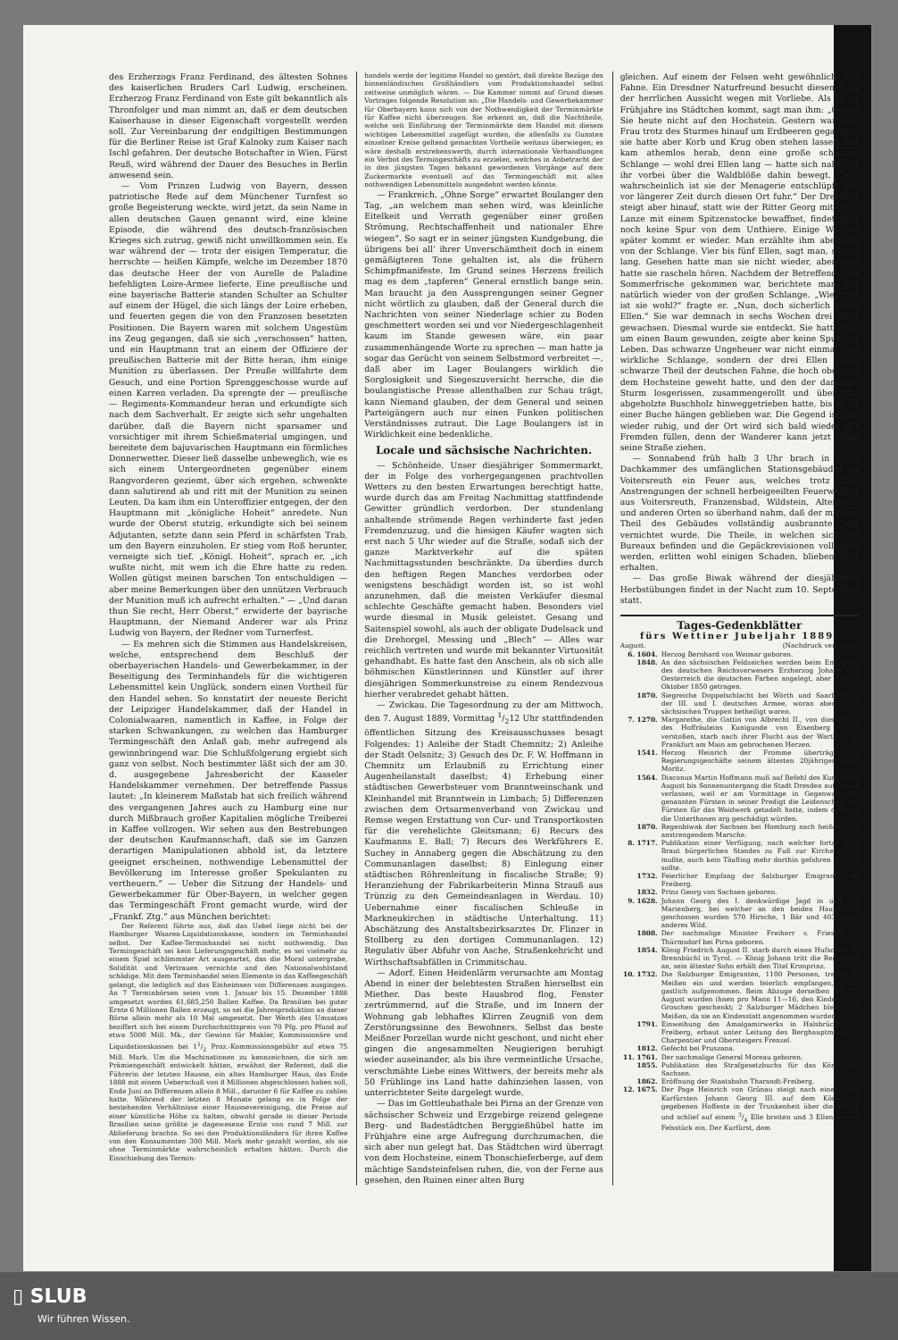des Erzherzogs Franz Ferdinand, des ältesten Sohnes des kaiserlichen Bruders Carl Ludwig, erscheinen. Erzherzog Franz Ferdinand von Este gilt bekanntlich als Thronfolger und man nimmt an, daß er dem deutschen Kaiserhause in dieser Eigenschaft vorgestellt werden soll. Zur Vereinbarung der endgiltigen Bestimmungen für die Berliner Reise ist Graf Kalnoky zum Kaiser nach Ischl gefahren. Der deutsche Botschafter in Wien, Fürst Reuß, wird während der Dauer des Besuches in Berlin anwesend sein.
— Vom Prinzen Ludwig von Bayern, dessen patriotische Rede auf dem Münchener Turnfest so große Begeisterung weckte, wird jetzt, da sein Name in allen deutschen Gauen genannt wird, eine kleine Episode, die während des deutsch-französischen Krieges sich zutrug, gewiß nicht unwillkommen sein. Es war während der — trotz der eisigen Temperatur, die herrschte — heißen Kämpfe, welche im Dezember 1870 das deutsche Heer der von Aurelle de Paladine befehligten Loire-Armee lieferte. Eine preußische und eine bayerische Batterie standen Schulter an Schulter auf einem der Hügel, die sich längs der Loire erheben, und feuerten gegen die von den Franzosen besetzten Positionen. Die Bayern waren mit solchem Ungestüm ins Zeug gegangen, daß sie sich „verschossen“ hatten, und ein Hauptmann trat an einem der Offiziere der preußischen Batterie mit der Bitte heran, ihm einige Munition zu überlassen. Der Preuße willfahrte dem Gesuch, und eine Portion Sprenggeschosse wurde auf einen Karren verladen. Da sprengte der — preußische — Regiments-Kommandeur heran und erkundigte sich nach dem Sachverhalt. Er zeigte sich sehr ungehalten darüber, daß die Bayern nicht sparsamer und vorsichtiger mit ihrem Schießmaterial umgingen, und bereitete dem bajuvarischen Hauptmann ein förmliches Donnerwetter. Dieser ließ dasselbe unbeweglich, wie es sich einem Untergeordneten gegenüber einem Rangvorderen geziemt, über sich ergehen, schwenkte dann salutirend ab und ritt mit der Munition zu seinen Leuten. Da kam ihm ein Unteroffizier entgegen, der den Hauptmann mit „königliche Hoheit“ anredete. Nun wurde der Oberst stutzig, erkundigte sich bei seinem Adjutanten, setzte dann sein Pferd in schärfsten Trab, um den Bayern einzuholen. Er stieg vom Roß herunter, verneigte sich tief. „Königl. Hoheit“, sprach er, „ich wußte nicht, mit wem ich die Ehre hatte zu reden. Wollen gütigst meinen barschen Ton entschuldigen — aber meine Bemerkungen über den unnützen Verbrauch der Munition muß ich aufrecht erhalten.“ — „Und daran thun Sie recht, Herr Oberst,“ erwiderte der bayrische Hauptmann, der Niemand Anderer war als Prinz Ludwig von Bayern, der Redner vom Turnerfest.
— Es mehren sich die Stimmen aus Handelskreisen, welche, entsprechend dem Beschluß der oberbayerischen Handels- und Gewerbekammer, in der Beseitigung des Terminhandels für die wichtigeren Lebensmittel kein Unglück, sondern einen Vortheil für den Handel sehen. So konstatirt der neueste Bericht der Leipziger Handelskammer, daß der Handel in Colonialwaaren, namentlich in Kaffee, in Folge der starken Schwankungen, zu welchen das Hamburger Termingeschäft den Anlaß gab, mehr aufregend als gewinnbringend war. Die Schlußfolgerung ergiebt sich ganz von selbst. Noch bestimmter läßt sich der am 30. d. ausgegebene Jahresbericht der Kasseler Handelskammer vernehmen. Der betreffende Passus lautet: „In kleinerem Maßstab hat sich freilich während des vergangenen Jahres auch zu Hamburg eine nur durch Mißbrauch großer Kapitalien mögliche Treiberei in Kaffee vollzogen. Wir sehen aus den Bestrebungen der deutschen Kaufmannschaft, daß sie im Ganzen derartigen Manipulationen abhold ist, da letztere geeignet erscheinen, nothwendige Lebensmittel der Bevölkerung im Interesse großer Spekulanten zu vertheuern.“ — Ueber die Sitzung der Handels- und Gewerbekammer für Ober-Bayern, in welcher gegen das Termingeschäft Front gemacht wurde, wird der „Frankf. Ztg.“ aus München berichtet:
Der Referent führte aus, daß das Uebel liege nicht bei der Hamburger Waaren-Liquidationskasse, sondern im Terminhandel selbst. Der Kaffee-Terminhandel sei nicht nothwendig. Das Termingeschäft sei kein Lieferungsgeschäft mehr, es sei vielmehr zu einem Spiel schlimmster Art ausgeartet, das die Moral untergrabe, Solidität und Vertrauen vernichte und den Nationalwohlstand schädige. Mit dem Terminhandel seien Elemente in das Kaffeegeschäft gelangt, die lediglich auf das Einheimsen von Differenzen ausgingen. An 7 Terminbörsen seien vom 1. Januar bis 15. Dezember 1888 umgesetzt worden 61,685,250 Ballen Kaffee. Da Brasilien bei guter Ernte 6 Millionen Ballen erzeugt, so sei die Jahresproduktion an dieser Börse allein mehr als 10 Mal umgesetzt. Der Werth des Umsatzes beziffert sich bei einem Durchschnittspreis von 70 Pfg. pro Pfund auf etwa 5000 Mill. Mk., der Gewinn für Makler, Kommissionäre und Liquidationskassen bei 11/2 Proz.-Kommissionsgebühr auf etwa 75 Mill. Mark. Um die Machinationen zu kennzeichnen, die sich am Prämiengeschäft entwickelt hätten, erwähnt der Referent, daß die Führerin der letzten Hausse, ein altes Hamburger Haus, das Ende 1888 mit einem Ueberschuß von 8 Millionen abgeschlossen haben soll, Ende Juni an Differenzen allein 8 Mill., darunter 6 für Kaffee zu zahlen hatte. Während der letzten 8 Monate gelang es in Folge der bestehenden Verhältnisse einer Haussevereinigung, die Preise auf einer künstliche Höhe zu halten, obwohl gerade in dieser Periode Brasilien seine größte je dagewesene Ernte von rund 7 Mill. zur Ablieferung brachte. So sei den Produktionsländern für ihren Kaffee von den Konsumenten 300 Mill. Mark mehr gezahlt worden, als sie ohne Terminmärkte wahrscheinlich erhalten hätten. Durch die Einschiebung des Termin-
handels werde der legitime Handel so gestört, daß direkte Bezüge des binnenländischen Großhändlers vom Produktionshandel selbst zeitweise unmöglich wären. — Die Kammer nimmt auf Grund dieses Vortrages folgende Resolution an: „Die Handels- und Gewerbekammer für Oberbayern kann sich von der Nothwendigkeit der Terminmärkte für Kaffee nicht überzeugen. Sie erkennt an, daß die Nachtheile, welche seit Einführung der Terminmärkte dem Handel mit diesem wichtigen Lebensmittel zugefügt wurden, die allenfalls zu Gunsten einzelner Kreise geltend gemachten Vortheile weitaus überwiegen; es wäre deshalb erstrebenswerth, durch internationale Verhandlungen ein Verbot des Termingeschäfts zu erzielen, welches in Anbetracht der in den jüngsten Tagen bekannt gewordenen Vorgänge auf dem Zuckermarkte eventuell auf das Termingeschäft mit allen nothwendigen Lebensmitteln ausgedehnt werden könnte.
— Frankreich. „Ohne Sorge“ erwartet Boulanger den Tag, „an welchem man sehen wird, was kleinliche Eitelkeit und Verrath gegenüber einer großen Strömung, Rechtschaffenheit und nationaler Ehre wiegen“. So sagt er in seiner jüngsten Kundgebung, die übrigens bei all’ ihrer Unverschämtheit doch in einem gemäßigteren Tone gehalten ist, als die frühern Schimpfmanifeste. Im Grund seines Herzens freilich mag es dem „tapferen“ General ernstlich bange sein. Man braucht ja den Aussprengungen seiner Gegner nicht wörtlich zu glauben, daß der General durch die Nachrichten von seiner Niederlage schier zu Boden geschmettert worden sei und vor Niedergeschlagenheit kaum im Stande gewesen wäre, ein paar zusammenhängende Worte zu sprechen — man hatte ja sogar das Gerücht von seinem Selbstmord verbreitet —, daß aber im Lager Boulangers wirklich die Sorglosigkeit und Siegeszuversicht herrsche, die die boulangistische Presse allenthalben zur Schau trägt, kann Niemand glauben, der dem General und seinen Parteigängern auch nur einen Funken politischen Verständnisses zutraut. Die Lage Boulangers ist in Wirklichkeit eine bedenkliche.
Locale und sächsische Nachrichten.
— Schönheide. Unser diesjähriger Sommermarkt, der in Folge des vorhergegangenen prachtvollen Wetters zu den besten Erwartungen berechtigt hatte, wurde durch das am Freitag Nachmittag stattfindende Gewitter gründlich verdorben. Der stundenlang anhaltende strömende Regen verhinderte fast jeden Fremdenzuzug, und die hiesigen Käufer wagten sich erst nach 5 Uhr wieder auf die Straße, sodaß sich der ganze Marktverkehr auf die späten Nachmittagsstunden beschränkte. Da überdies durch den heftigen Regen Manches verdorben oder wenigstens beschädigt worden ist, so ist wohl anzunehmen, daß die meisten Verkäufer diesmal schlechte Geschäfte gemacht haben. Besonders viel wurde diesmal in Musik geleistet. Gesang und Saitenspiel sowohl, als auch der obligate Dudelsack und die Drehorgel, Messing und „Blech“ — Alles war reichlich vertreten und wurde mit bekannter Virtuosität gehandhabt. Es hatte fast den Anschein, als ob sich alle böhmischen Künstlerinnen und Künstler auf ihrer diesjährigen Sommerkunstreise zu einem Rendezvous hierher verabredet gehabt hätten.
— Zwickau. Die Tagesordnung zu der am Mittwoch, den 7. August 1889, Vormittag 1/212 Uhr stattfindenden öffentlichen Sitzung des Kreisausschusses besagt Folgendes: 1) Anleihe der Stadt Chemnitz; 2) Anleihe der Stadt Oelsnitz; 3) Gesuch des Dr. F. W. Hoffmann in Chemnitz um Erlaubniß zu Errichtung einer Augenheilanstalt daselbst; 4) Erhebung einer städtischen Gewerbsteuer vom Branntweinschank und Kleinhandel mit Branntwein in Limbach; 5) Differenzen zwischen dem Ortsarmenverband von Zwickau und Remse wegen Erstattung von Cur- und Transportkosten für die verehelichte Gleitsmann; 6) Recurs des Kaufmanns E. Ball; 7) Recurs des Werkführers E. Suchey in Annaberg gegen die Abschätzung zu den Communanlagen daselbst; 8) Einlegung einer städtischen Röhrenleitung in fiscalische Straße; 9) Heranziehung der Fabrikarbeiterin Minna Strauß aus Trünzig zu den Gemeindeanlagen in Werdau. 10) Uebernahme einer fiscalischen Schleuße in Markneukirchen in städtische Unterhaltung. 11) Abschätzung des Anstaltsbezirksarztes Dr. Flinzer in Stollberg zu den dortigen Communanlagen. 12) Regulativ über Abfuhr von Asche, Straßenkehricht und Wirthschaftsabfällen in Crimmitschau.
— Adorf. Einen Heidenlärm verursachte am Montag Abend in einer der belebtesten Straßen hierselbst ein Miether. Das beste Hausbrod flog, Fenster zertrümmernd, auf die Straße, und im Innern der Wohnung gab lebhaftes Klirren Zeugniß von dem Zerstörungssinne des Bewohners. Selbst das beste Meißner Porzellan wurde nicht geschont, und nicht eher gingen die angesammelten Neugierigen beruhigt wieder auseinander, als bis ihre vermeintliche Ursache, verschmähte Liebe eines Wittwers, der bereits mehr als 50 Frühlinge ins Land hatte dahinziehen lassen, von unterrichteter Seite dargelegt wurde.
— Das im Gottleubathale bei Pirna an der Grenze von sächsischer Schweiz und Erzgebirge reizend gelegene Berg- und Badestädtchen Berggießhübel hatte im Frühjahre eine arge Aufregung durchzumachen, die sich aber nun gelegt hat. Das Städtchen wird überragt von dem Hochsteine, einem Thonschieferberge, auf dem mächtige Sandsteinfelsen ruhen, die, von der Ferne aus gesehen, den Ruinen einer alten Burg
gleichen. Auf einem der Felsen weht gewöhnlich eine Fahne. Ein Dresdner Naturfreund besucht diesen Berg der herrlichen Aussicht wegen mit Vorliebe. Als er im Frühjahre ins Städtchen kommt, sagt man ihm: „Gehen Sie heute nicht auf den Hochstein. Gestern war eine Frau trotz des Sturmes hinauf um Erdbeeren gegangen; sie hatte aber Korb und Krug oben stehen lassen und kam athemlos herab, denn eine große schwarze Schlange — wohl drei Ellen lang — hatte sich nahe vor ihr vorbei über die Waldblöße dahin bewegt. Ganz wahrscheinlich ist sie der Menagerie entschlüpft, die vor längerer Zeit durch diesen Ort fuhr.“ Der Dresdner steigt aber hinauf, statt wie der Ritter Georg mit einer Lanze mit einem Spitzenstocke bewaffnet, findet aber noch keine Spur von dem Unthiere. Einige Wochen später kommt er wieder. Man erzählte ihm abermals von der Schlange. Vier bis fünf Ellen, sagt man, sei sie lang. Gesehen hatte man sie nicht wieder, aber man hatte sie rascheln hören. Nachdem der Betreffende zur Sommerfrische gekommen war, berichtete man ihm natürlich wieder von der großen Schlange. „Wie groß ist sie wohl?“ fragte er. „Nun, doch sicherlich sechs Ellen.“ Sie war demnach in sechs Wochen drei Ellen gewachsen. Diesmal wurde sie entdeckt. Sie hatte sich um einen Baum gewunden, zeigte aber keine Spur von Leben. Das schwarze Ungeheuer war nicht einmal eine wirkliche Schlange, sondern der drei Ellen lange schwarze Theil der deutschen Fahne, die hoch oben auf dem Hochsteine geweht hatte, und den der damalige Sturm losgerissen, zusammengerollt und über das abgeholzte Buschholz hinweggetrieben hatte, bis er an einer Buche hängen geblieben war. Die Gegend ist nun wieder ruhig, und der Ort wird sich bald wieder mit Fremden füllen, denn der Wanderer kann jetzt ruhig seine Straße ziehen.
— Sonnabend früh halb 3 Uhr brach in einer Dachkammer des umfänglichen Stationsgebäudes zu Voitersreuth ein Feuer aus, welches trotz aller Anstrengungen der schnell herbeigeeilten Feuerwehren aus Voitersreuth, Franzensbad, Wildstein, Altenteich und anderen Orten so überhand nahm, daß der mittlere Theil des Gebäudes vollständig ausbrannte und vernichtet wurde. Die Theile, in welchen sich die Bureaux befinden und die Gepäckrevisionen vollzogen werden, erlitten wohl einigen Schaden, blieben aber erhalten.
— Das große Biwak während der diesjährigen Herbstübungen findet in der Nacht zum 10. September statt.
Tages-Gedenkblätter
fürs Wettiner Jubeljahr 1889.
August. (Nachdruck verboten.)
6. 1604. Herzog Bernhard von Weimar geboren.
1848. An den sächsischen Feldzeichen werden beim Empfange des deutschen Reichsverwesers Erzherzog Johann von Oesterreich die deutschen Farben angelegt, aber nur bis Oktober 1850 getragen.
1870. Siegreiche Doppelschlacht bei Wörth und Saarbrücken der III. und I. deutschen Armee, woran aber keine sächsischen Truppen betheiligt waren.
7. 1270. Margarethe, die Gattin von Albrecht II., von diesem um des Hoffräuleins Kunigunde von Eisenberg willen verstoßen, starb nach ihrer Flucht aus der Wartburg in Frankfurt am Main am gebrochenen Herzen.
1541. Herzog Heinrich der Fromme überträgt die Regierungsgeschäfte seinem ältesten 20jährigen Sohn Moritz.
1564. Diaconus Martin Hoffmann muß auf Befehl des Kurfürsten August bis Sonnenuntergang die Stadt Dresden auf immer verlassen, weil er am Vormittage in Gegenwart des genannten Fürsten in seiner Predigt die Leidenschaft des Fürsten für das Waidwerk getadelt hatte, indem dadurch die Unterthanen arg geschädigt würden.
1870. Regenbiwak der Sachsen bei Homburg nach heißem und anstrengendem Marsche.
8. 1717. Publikation einer Verfügung, nach welcher fortan jede Braut bürgerlichen Standes zu Fuß zur Kirche gehen mußte, auch kein Täufling mehr dorthin gefahren werden sollte.
1732. Feierlicher Empfang der Salzburger Emigranten in Freiberg.
1832. Prinz Georg von Sachsen geboren.
9. 1628. Johann Georg des I. denkwürdige Jagd in und um Marienberg, bei welcher an den beiden Haupttagen geschossen wurden 570 Hirsche, 1 Bär und 403 Stück anderes Wild.
1808. Der nachmalige Minister Freiherr v. Friesen zu Thürmsdorf bei Pirna geboren.
1854. König Friedrich August II. starb durch einen Hufschlag zu Brennbüchl in Tyrol. — König Johann tritt die Regierung an, sein ältester Sohn erhält den Titel Kronprinz.
10. 1732. Die Salzburger Emigranten, 1100 Personen, treffen in Meißen ein und werden feierlich empfangen, sowie gastlich aufgenommen. Beim Abzuge derselben am 12. August wurden ihnen pro Mann 11—16, den Kindern je 6 Groschen geschenkt; 2 Salzburger Mädchen bleiben in Meißen, da sie an Kindesstatt angenommen wurden.
1791. Einweihung des Amalgamirwerks in Halsbrücke bei Freiberg, erbaut unter Leitung des Berghauptmanns v. Charpentier und Obersteigers Frenzel.
1812. Gefecht bei Pruszana.
11. 1761. Der nachmalige General Moreau geboren.
1855. Publikation des Strafgesetzbuchs für das Königreich Sachsen.
1862. Eröffnung der Staatsbahn Tharandt-Freiberg.
12. 1675. Der Page Heinrich von Grünau steigt nach einem vom Kurfürsten Johann Georg III. auf dem Königstein gegebenen Hoffeste in der Trunkenheit über die Mauer und schlief auf einem 3/4 Elle breiten und 3 Ellen langen Felsstück ein. Der Kurfürst, dem
▯ SLUB
Wir führen Wissen.